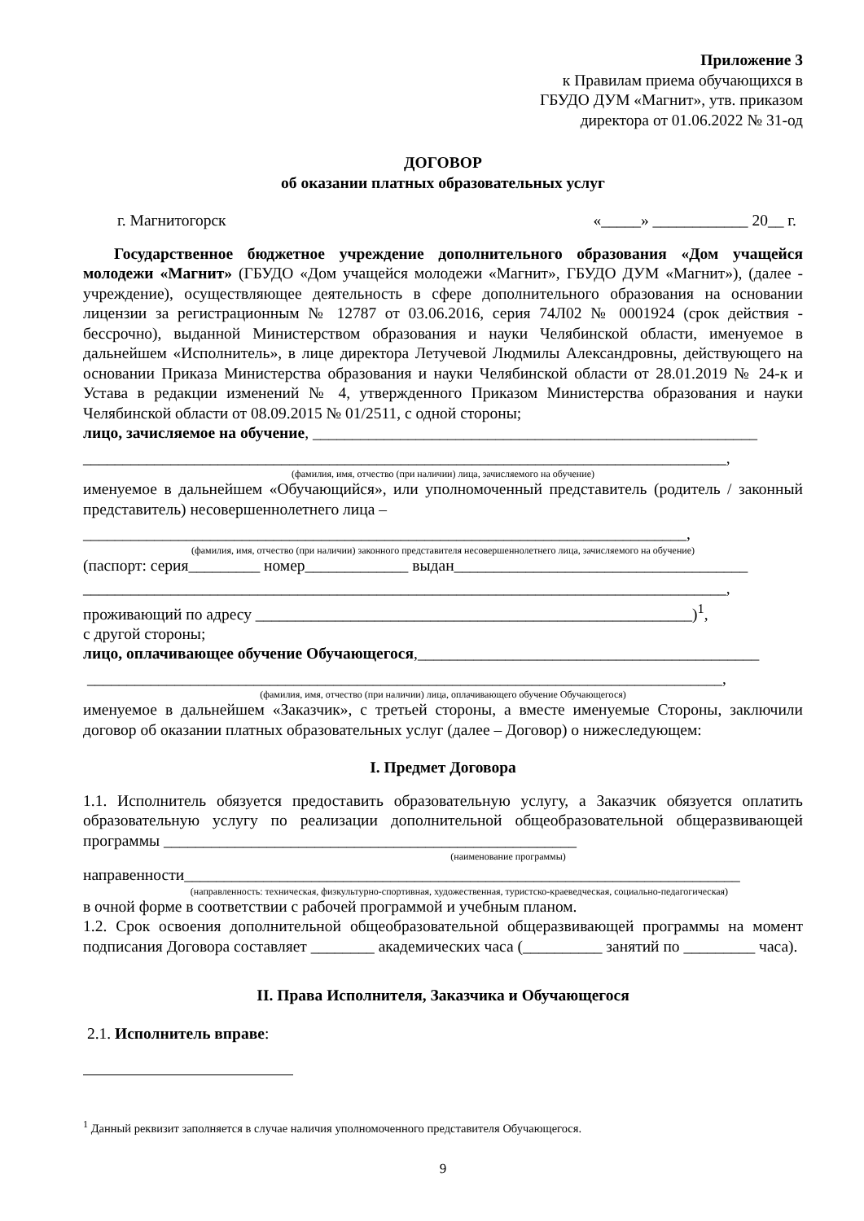Приложение 3
к Правилам приема обучающихся в
ГБУДО ДУМ «Магнит», утв. приказом
директора от 01.06.2022 № 31-од
ДОГОВОР
об оказании платных образовательных услуг
г. Магнитогорск «_____» ____________ 20__ г.
Государственное бюджетное учреждение дополнительного образования «Дом учащейся молодежи «Магнит» (ГБУДО «Дом учащейся молодежи «Магнит», ГБУДО ДУМ «Магнит»), (далее - учреждение), осуществляющее деятельность в сфере дополнительного образования на основании лицензии за регистрационным № 12787 от 03.06.2016, серия 74Л02 № 0001924 (срок действия - бессрочно), выданной Министерством образования и науки Челябинской области, именуемое в дальнейшем «Исполнитель», в лице директора Летучевой Людмилы Александровны, действующего на основании Приказа Министерства образования и науки Челябинской области от 28.01.2019 № 24-к и Устава в редакции изменений № 4, утвержденного Приказом Министерства образования и науки Челябинской области от 08.09.2015 № 01/2511, с одной стороны;
лицо, зачисляемое на обучение, ________________________________________________________
_________________________________________________________________________________,
(фамилия, имя, отчество (при наличии) лица, зачисляемого на обучение)
именуемое в дальнейшем «Обучающийся», или уполномоченный представитель (родитель / законный представитель) несовершеннолетнего лица –
____________________________________________________________________________,
(фамилия, имя, отчество (при наличии) законного представителя несовершеннолетнего лица, зачисляемого на обучение)
(паспорт: серия_________ номер_____________ выдан_____________________________________
_________________________________________________________________________________,
проживающий по адресу _______________________________________________________)<sup>1</sup>,
с другой стороны;
лицо, оплачивающее обучение Обучающегося,___________________________________________
________________________________________________________________________________,
(фамилия, имя, отчество (при наличии) лица, оплачивающего обучение Обучающегося)
именуемое в дальнейшем «Заказчик», с третьей стороны, а вместе именуемые Стороны, заключили договор об оказании платных образовательных услуг (далее – Договор) о нижеследующем:
I. Предмет Договора
1.1. Исполнитель обязуется предоставить образовательную услугу, а Заказчик обязуется оплатить образовательную услугу по реализации дополнительной общеобразовательной общеразвивающей программы ____________________________________________________
(наименование программы)
направенности______________________________________________________________________
(направленность: техническая, физкультурно-спортивная, художественная, туристско-краеведческая, социально-педагогическая)
в очной форме в соответствии с рабочей программой и учебным планом.
1.2. Срок освоения дополнительной общеобразовательной общеразвивающей программы на момент подписания Договора составляет ________ академических часа (__________ занятий по _________ часа).
II. Права Исполнителя, Заказчика и Обучающегося
2.1. Исполнитель вправе:
<sup>1</sup> Данный реквизит заполняется в случае наличия уполномоченного представителя Обучающегося.
9